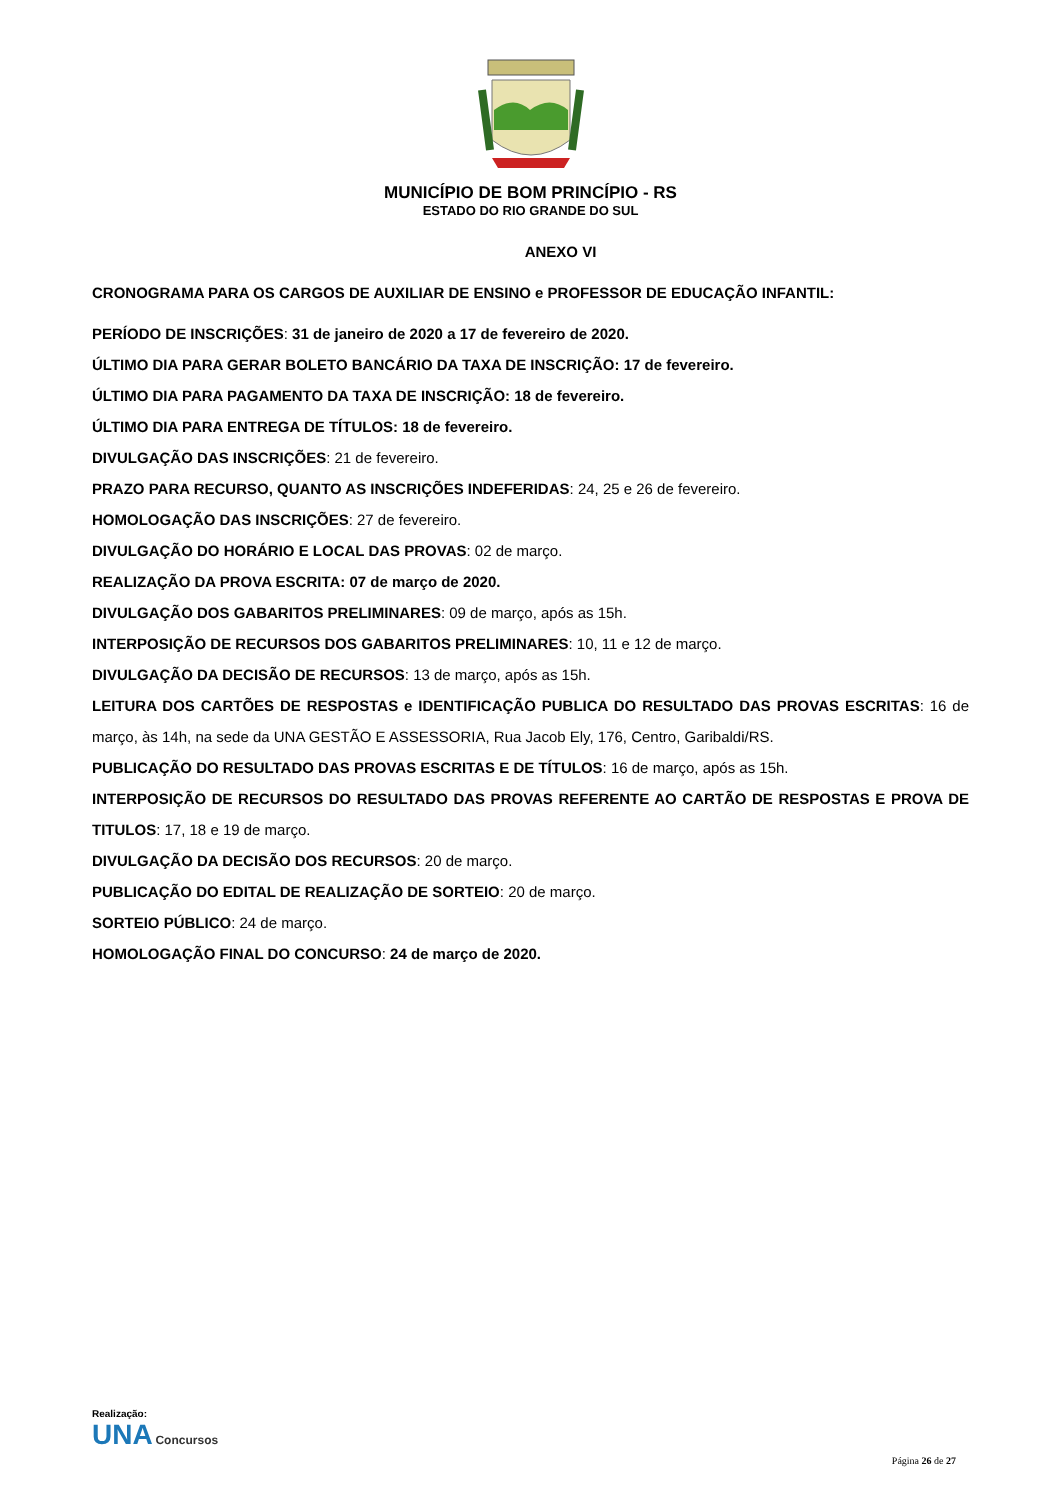MUNICÍPIO DE BOM PRINCÍPIO - RS
ESTADO DO RIO GRANDE DO SUL
ANEXO VI
CRONOGRAMA PARA OS CARGOS DE AUXILIAR DE ENSINO e PROFESSOR DE EDUCAÇÃO INFANTIL:
PERÍODO DE INSCRIÇÕES: 31 de janeiro de 2020 a 17 de fevereiro de 2020.
ÚLTIMO DIA PARA GERAR BOLETO BANCÁRIO DA TAXA DE INSCRIÇÃO: 17 de fevereiro.
ÚLTIMO DIA PARA PAGAMENTO DA TAXA DE INSCRIÇÃO: 18 de fevereiro.
ÚLTIMO DIA PARA ENTREGA DE TÍTULOS: 18 de fevereiro.
DIVULGAÇÃO DAS INSCRIÇÕES: 21 de fevereiro.
PRAZO PARA RECURSO, QUANTO AS INSCRIÇÕES INDEFERIDAS: 24, 25 e 26 de fevereiro.
HOMOLOGAÇÃO DAS INSCRIÇÕES: 27 de fevereiro.
DIVULGAÇÃO DO HORÁRIO E LOCAL DAS PROVAS: 02 de março.
REALIZAÇÃO DA PROVA ESCRITA: 07 de março de 2020.
DIVULGAÇÃO DOS GABARITOS PRELIMINARES: 09 de março, após as 15h.
INTERPOSIÇÃO DE RECURSOS DOS GABARITOS PRELIMINARES: 10, 11 e 12 de março.
DIVULGAÇÃO DA DECISÃO DE RECURSOS: 13 de março, após as 15h.
LEITURA DOS CARTÕES DE RESPOSTAS e IDENTIFICAÇÃO PUBLICA DO RESULTADO DAS PROVAS ESCRITAS: 16 de março, às 14h, na sede da UNA GESTÃO E ASSESSORIA, Rua Jacob Ely, 176, Centro, Garibaldi/RS.
PUBLICAÇÃO DO RESULTADO DAS PROVAS ESCRITAS E DE TÍTULOS: 16 de março, após as 15h.
INTERPOSIÇÃO DE RECURSOS DO RESULTADO DAS PROVAS REFERENTE AO CARTÃO DE RESPOSTAS E PROVA DE TITULOS: 17, 18 e 19 de março.
DIVULGAÇÃO DA DECISÃO DOS RECURSOS: 20 de março.
PUBLICAÇÃO DO EDITAL DE REALIZAÇÃO DE SORTEIO: 20 de março.
SORTEIO PÚBLICO: 24 de março.
HOMOLOGAÇÃO FINAL DO CONCURSO: 24 de março de 2020.
Realização:
UNA Concursos
Página 26 de 27